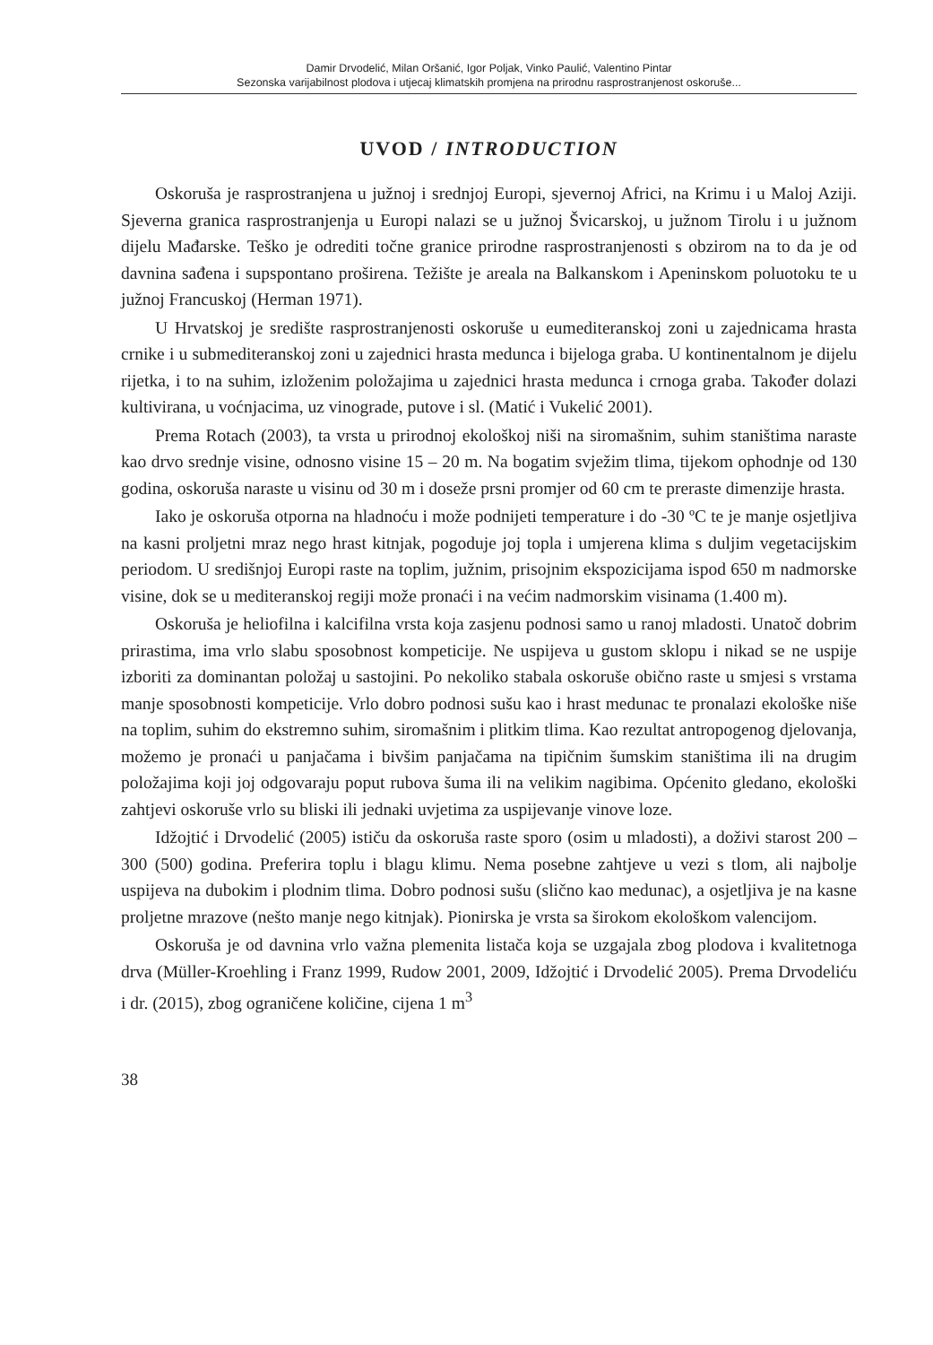Damir Drvodelić, Milan Oršanić, Igor Poljak, Vinko Paulić, Valentino Pintar
Sezonska varijabilnost plodova i utjecaj klimatskih promjena na prirodnu rasprostranjenost oskoruše...
UVOD / INTRODUCTION
Oskoruša je rasprostranjena u južnoj i srednjoj Europi, sjevernoj Africi, na Krimu i u Maloj Aziji. Sjeverna granica rasprostranjenja u Europi nalazi se u južnoj Švicarskoj, u južnom Tirolu i u južnom dijelu Mađarske. Teško je odrediti točne granice prirodne rasprostranjenosti s obzirom na to da je od davnina sađena i supspontano proširena. Težište je areala na Balkanskom i Apeninskom poluotoku te u južnoj Francuskoj (Herman 1971).
U Hrvatskoj je središte rasprostranjenosti oskoruše u eumediteranskoj zoni u zajednicama hrasta crnike i u submediteranskoj zoni u zajednici hrasta medunca i bijeloga graba. U kontinentalnom je dijelu rijetka, i to na suhim, izloženim položajima u zajednici hrasta medunca i crnoga graba. Također dolazi kultivirana, u voćnjacima, uz vinograde, putove i sl. (Matić i Vukelić 2001).
Prema Rotach (2003), ta vrsta u prirodnoj ekološkoj niši na siromašnim, suhim staništima naraste kao drvo srednje visine, odnosno visine 15 – 20 m. Na bogatim svježim tlima, tijekom ophodnje od 130 godina, oskoruša naraste u visinu od 30 m i doseže prsni promjer od 60 cm te preraste dimenzije hrasta.
Iako je oskoruša otporna na hladnoću i može podnijeti temperature i do -30 ºC te je manje osjetljiva na kasni proljetni mraz nego hrast kitnjak, pogoduje joj topla i umjerena klima s duljim vegetacijskim periodom. U središnjoj Europi raste na toplim, južnim, prisojnim ekspozicijama ispod 650 m nadmorske visine, dok se u mediteranskoj regiji može pronaći i na većim nadmorskim visinama (1.400 m).
Oskoruša je heliofilna i kalcifilna vrsta koja zasjenu podnosi samo u ranoj mladosti. Unatoč dobrim prirastima, ima vrlo slabu sposobnost kompeticije. Ne uspijeva u gustom sklopu i nikad se ne uspije izboriti za dominantan položaj u sastojini. Po nekoliko stabala oskoruše obično raste u smjesi s vrstama manje sposobnosti kompeticije. Vrlo dobro podnosi sušu kao i hrast medunac te pronalazi ekološke niše na toplim, suhim do ekstremno suhim, siromašnim i plitkim tlima. Kao rezultat antropogenog djelovanja, možemo je pronaći u panjačama i bivšim panjačama na tipičnim šumskim staništima ili na drugim položajima koji joj odgovaraju poput rubova šuma ili na velikim nagibima. Općenito gledano, ekološki zahtjevi oskoruše vrlo su bliski ili jednaki uvjetima za uspijevanje vinove loze.
Idžojtić i Drvodelić (2005) ističu da oskoruša raste sporo (osim u mladosti), a doživi starost 200 – 300 (500) godina. Preferira toplu i blagu klimu. Nema posebne zahtjeve u vezi s tlom, ali najbolje uspijeva na dubokim i plodnim tlima. Dobro podnosi sušu (slično kao medunac), a osjetljiva je na kasne proljetne mrazove (nešto manje nego kitnjak). Pionirska je vrsta sa širokom ekološkom valencijom.
Oskoruša je od davnina vrlo važna plemenita listača koja se uzgajala zbog plodova i kvalitetnoga drva (Müller-Kroehling i Franz 1999, Rudow 2001, 2009, Idžojtić i Drvodelić 2005). Prema Drvodeliću i dr. (2015), zbog ograničene količine, cijena 1 m<sup>3</sup>
38